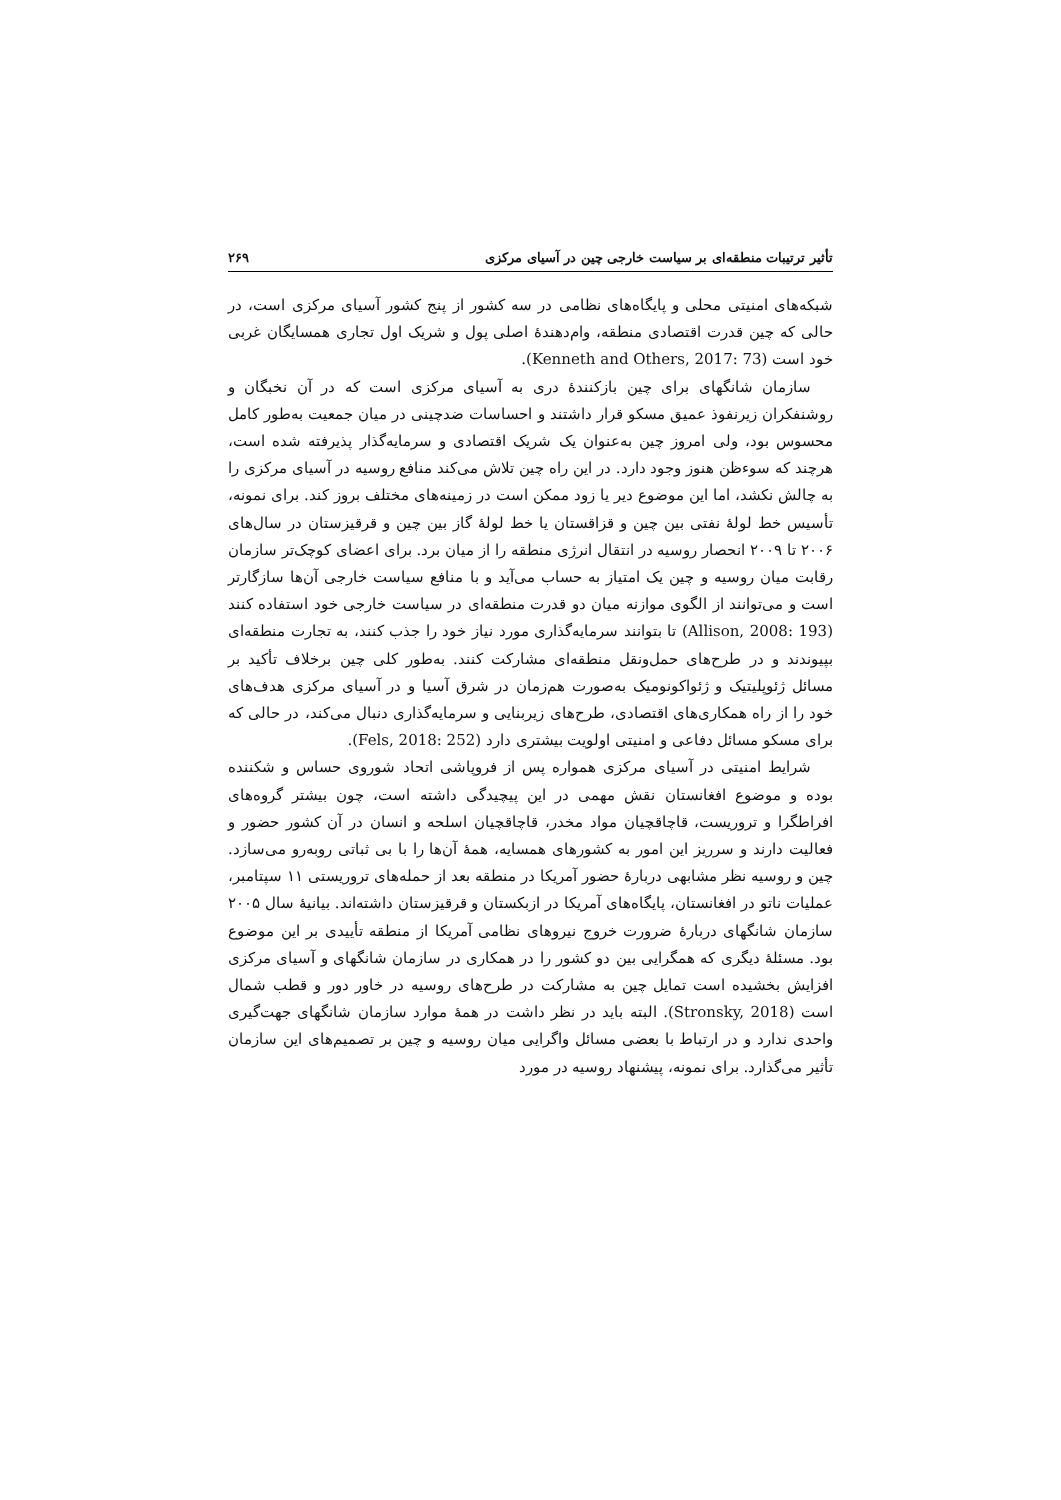تأثیر ترتیبات منطقه‌ای بر سیاست خارجی چین در آسیای مرکزی ۲۶۹
شبکه‌های امنیتی محلی و پایگاه‌های نظامی در سه کشور از پنج کشور آسیای مرکزی است، در حالی که چین قدرت اقتصادی منطقه، وام‌دهندهٔ اصلی پول و شریک اول تجاری همسایگان غربی خود است (Kenneth and Others, 2017: 73).
سازمان شانگهای برای چین بازکنندهٔ دری به آسیای مرکزی است که در آن نخبگان و روشنفکران زیرنفوذ عمیق مسکو قرار داشتند و احساسات ضدچینی در میان جمعیت به‌طور کامل محسوس بود، ولی امروز چین به‌عنوان یک شریک اقتصادی و سرمایه‌گذار پذیرفته شده است، هرچند که سوءظن هنوز وجود دارد. در این راه چین تلاش می‌کند منافع روسیه در آسیای مرکزی را به چالش نکشد، اما این موضوع دیر یا زود ممکن است در زمینه‌های مختلف بروز کند. برای نمونه، تأسیس خط لولهٔ نفتی بین چین و قزاقستان یا خط لولهٔ گاز بین چین و قرقیزستان در سال‌های ۲۰۰۶ تا ۲۰۰۹ انحصار روسیه در انتقال انرژی منطقه را از میان برد. برای اعضای کوچک‌تر سازمان رقابت میان روسیه و چین یک امتیاز به حساب می‌آید و با منافع سیاست خارجی آن‌ها سازگارتر است و می‌توانند از الگوی موازنه میان دو قدرت منطقه‌ای در سیاست خارجی خود استفاده کنند (Allison, 2008: 193) تا بتوانند سرمایه‌گذاری مورد نیاز خود را جذب کنند، به تجارت منطقه‌ای بپیوندند و در طرح‌های حمل‌ونقل منطقه‌ای مشارکت کنند. به‌طور کلی چین برخلاف تأکید بر مسائل ژئوپلیتیک و ژئواکونومیک به‌صورت هم‌زمان در شرق آسیا و در آسیای مرکزی هدف‌های خود را از راه همکاری‌های اقتصادی، طرح‌های زیربنایی و سرمایه‌گذاری دنبال می‌کند، در حالی که برای مسکو مسائل دفاعی و امنیتی اولویت بیشتری دارد (Fels, 2018: 252).
شرایط امنیتی در آسیای مرکزی همواره پس از فروپاشی اتحاد شوروی حساس و شکننده بوده و موضوع افغانستان نقش مهمی در این پیچیدگی داشته است، چون بیشتر گروه‌های افراطگرا و تروریست، قاچاقچیان مواد مخدر، قاچاقچیان اسلحه و انسان در آن کشور حضور و فعالیت دارند و سرریز این امور به کشورهای همسایه، همهٔ آن‌ها را با بی ثباتی روبه‌رو می‌سازد. چین و روسیه نظر مشابهی دربارهٔ حضور آمریکا در منطقه بعد از حمله‌های تروریستی ۱۱ سپتامبر، عملیات ناتو در افغانستان، پایگاه‌های آمریکا در ازبکستان و قرقیزستان داشته‌اند. بیانیهٔ سال ۲۰۰۵ سازمان شانگهای دربارهٔ ضرورت خروج نیروهای نظامی آمریکا از منطقه تأییدی بر این موضوع بود. مسئلهٔ دیگری که همگرایی بین دو کشور را در همکاری در سازمان شانگهای و آسیای مرکزی افزایش بخشیده است تمایل چین به مشارکت در طرح‌های روسیه در خاور دور و قطب شمال است (Stronsky, 2018). البته باید در نظر داشت در همهٔ موارد سازمان شانگهای جهت‌گیری واحدی ندارد و در ارتباط با بعضی مسائل واگرایی میان روسیه و چین بر تصمیم‌های این سازمان تأثیر می‌گذارد. برای نمونه، پیشنهاد روسیه در مورد